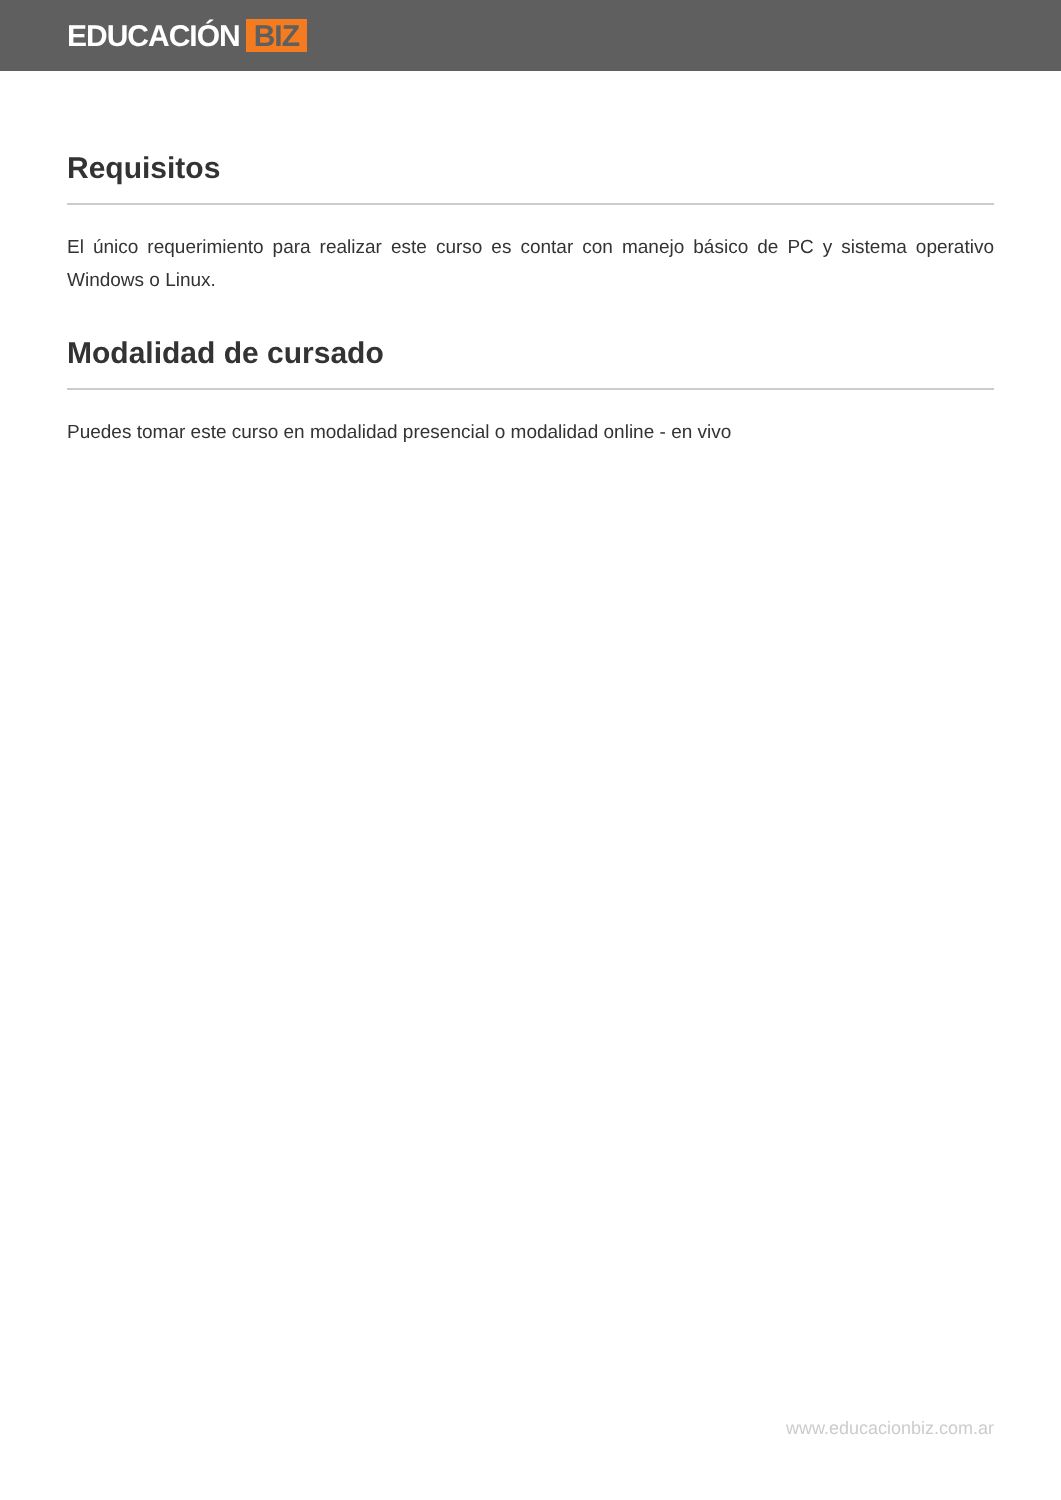EDUCACIÓN BIZ
Requisitos
El único requerimiento para realizar este curso es contar con manejo básico de PC y sistema operativo Windows o Linux.
Modalidad de cursado
Puedes tomar este curso en modalidad presencial o modalidad online - en vivo
www.educacionbiz.com.ar